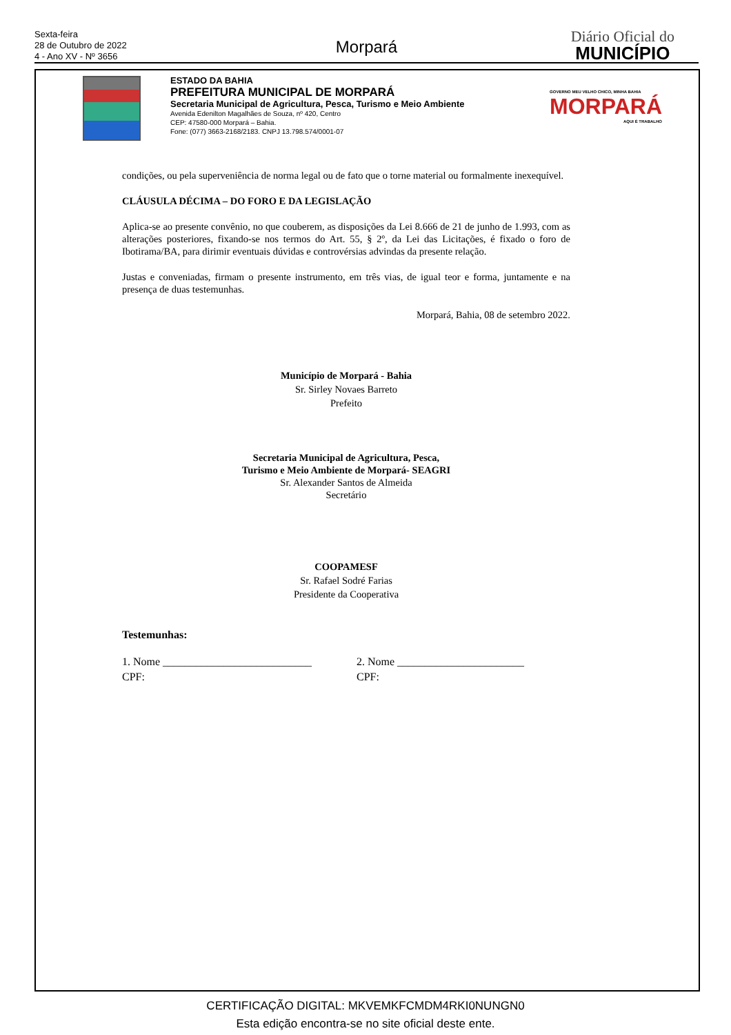Sexta-feira
28 de Outubro de 2022
4 - Ano XV - Nº 3656
Morpará
Diário Oficial do
MUNICÍPIO
ESTADO DA BAHIA
PREFEITURA MUNICIPAL DE MORPARÁ
Secretaria Municipal de Agricultura, Pesca, Turismo e Meio Ambiente
Avenida Edenilton Magalhães de Souza, nº 420, Centro
CEP: 47580-000 Morpará – Bahia.
Fone: (077) 3663-2168/2183. CNPJ 13.798.574/0001-07
GOVERNO MEU VELHO CHICO, MINHA BAHIA
MORPARÁ
AQUI É TRABALHO
condições, ou pela superveniência de norma legal ou de fato que o torne material ou formalmente inexequível.
CLÁUSULA DÉCIMA – DO FORO E DA LEGISLAÇÃO
Aplica-se ao presente convênio, no que couberem, as disposições da Lei 8.666 de 21 de junho de 1.993, com as alterações posteriores, fixando-se nos termos do Art. 55, § 2º, da Lei das Licitações, é fixado o foro de Ibotirama/BA, para dirimir eventuais dúvidas e controvérsias advindas da presente relação.
Justas e conveniadas, firmam o presente instrumento, em três vias, de igual teor e forma, juntamente e na presença de duas testemunhas.
Morpará, Bahia, 08 de setembro 2022.
Município de Morpará - Bahia
Sr. Sirley Novaes Barreto
Prefeito
Secretaria Municipal de Agricultura, Pesca,
Turismo e Meio Ambiente de Morpará- SEAGRI
Sr. Alexander Santos de Almeida
Secretário
COOPAMESF
Sr. Rafael Sodré Farias
Presidente da Cooperativa
Testemunhas:
1. Nome ___________________________
CPF:
2. Nome _______________________
CPF:
CERTIFICAÇÃO DIGITAL: MKVEMKFCMDM4RKI0NUNGN0
Esta edição encontra-se no site oficial deste ente.